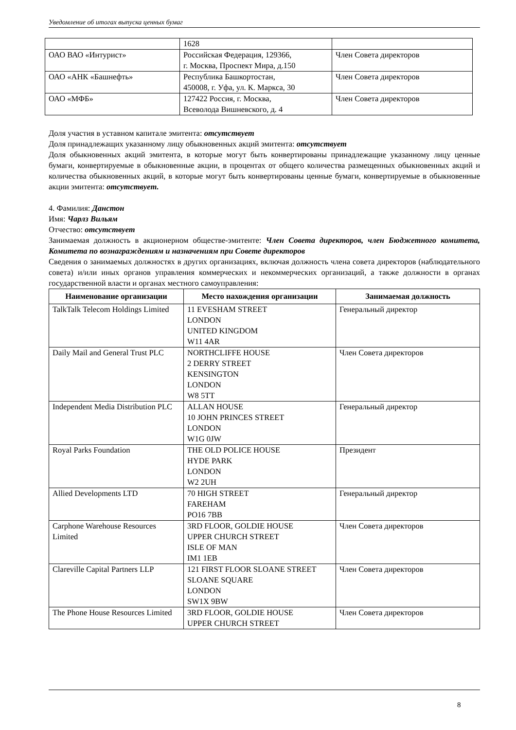Уведомление об итогах выпуска ценных бумаг
| | 1628 | |
| ОАО ВАО «Интурист» | Российская Федерация, 129366, г. Москва, Проспект Мира, д.150 | Член Совета директоров |
| ОАО «АНК «Башнефть» | Республика Башкортостан, 450008, г. Уфа, ул. К. Маркса, 30 | Член Совета директоров |
| ОАО «МФБ» | 127422 Россия, г. Москва, Всеволода Вишневского, д. 4 | Член Совета директоров |
Доля участия в уставном капитале эмитента: отсутствует
Доля принадлежащих указанному лицу обыкновенных акций эмитента: отсутствует
Доля обыкновенных акций эмитента, в которые могут быть конвертированы принадлежащие указанному лицу ценные бумаги, конвертируемые в обыкновенные акции, в процентах от общего количества размещенных обыкновенных акций и количества обыкновенных акций, в которые могут быть конвертированы ценные бумаги, конвертируемые в обыкновенные акции эмитента: отсутствует.
4. Фамилия: Данстон
Имя: Чарлз Вильям
Отчество: отсутствует
Занимаемая должность в акционерном обществе-эмитенте: Член Совета директоров, член Бюджетного комитета, Комитета по вознаграждениям и назначениям при Совете директоров
Сведения о занимаемых должностях в других организациях, включая должность члена совета директоров (наблюдательного совета) и/или иных органов управления коммерческих и некоммерческих организаций, а также должности в органах государственной власти и органах местного самоуправления:
| Наименование организации | Место нахождения организации | Занимаемая должность |
| --- | --- | --- |
| TalkTalk Telecom Holdings Limited | 11 EVESHAM STREET LONDON UNITED KINGDOM W11 4AR | Генеральный директор |
| Daily Mail and General Trust PLC | NORTHCLIFFE HOUSE 2 DERRY STREET KENSINGTON LONDON W8 5TT | Член Совета директоров |
| Independent Media Distribution PLC | ALLAN HOUSE 10 JOHN PRINCES STREET LONDON W1G 0JW | Генеральный директор |
| Royal Parks Foundation | THE OLD POLICE HOUSE HYDE PARK LONDON W2 2UH | Президент |
| Allied Developments LTD | 70 HIGH STREET FAREHAM PO16 7BB | Генеральный директор |
| Carphone Warehouse Resources Limited | 3RD FLOOR, GOLDIE HOUSE UPPER CHURCH STREET ISLE OF MAN IM1 1EB | Член Совета директоров |
| Clareville Capital Partners LLP | 121 FIRST FLOOR SLOANE STREET SLOANE SQUARE LONDON SW1X 9BW | Член Совета директоров |
| The Phone House Resources Limited | 3RD FLOOR, GOLDIE HOUSE UPPER CHURCH STREET | Член Совета директоров |
8